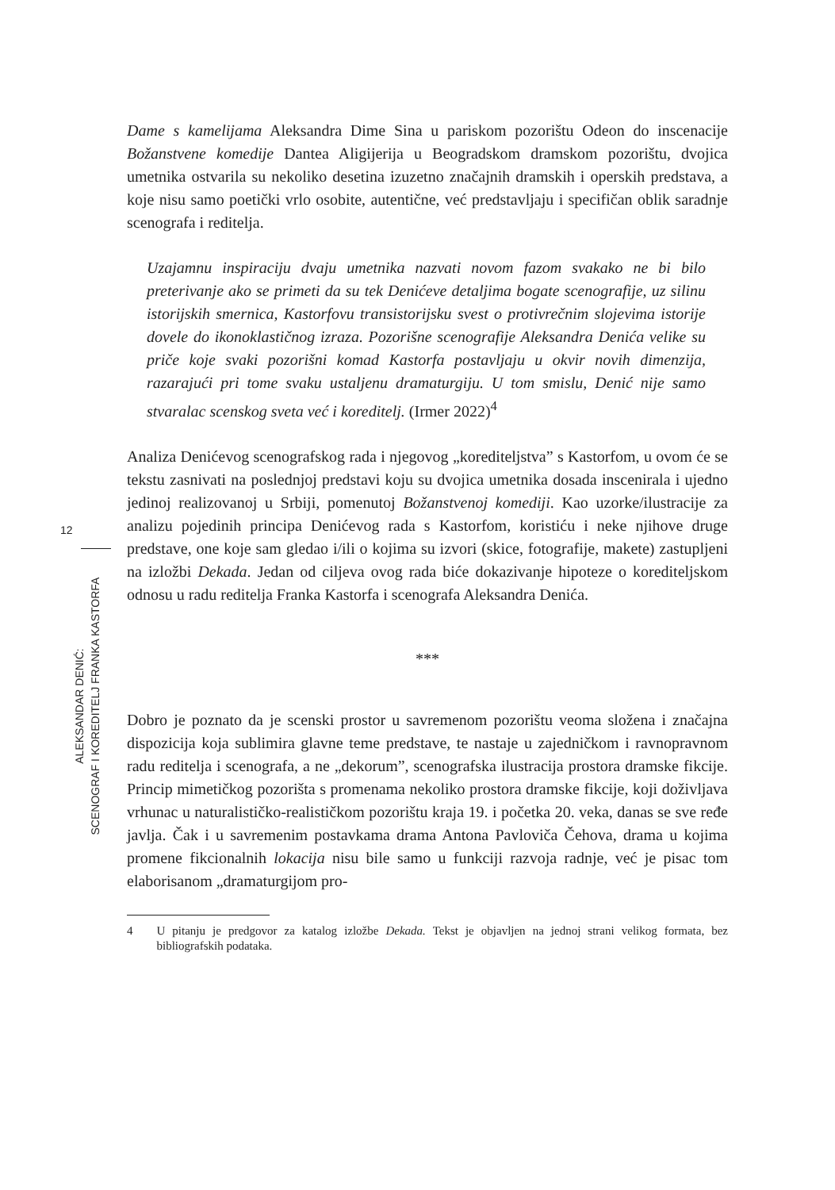12
ALEKSANDAR DENIĆ:
SCENOGRAF I KOREDITELJ FRANKA KASTORFA
Dame s kamelijama Aleksandra Dime Sina u pariskom pozorištu Odeon do inscenacije Božanstvene komedije Dantea Aligijerija u Beogradskom dramskom pozorištu, dvojica umetnika ostvarila su nekoliko desetina izuzetno značajnih dramskih i operskih predstava, a koje nisu samo poetički vrlo osobite, autentične, već predstavljaju i specifičan oblik saradnje scenografa i reditelja.
Uzajamnu inspiraciju dvaju umetnika nazvati novom fazom svakako ne bi bilo preterivanje ako se primeti da su tek Denićeve detaljima bogate scenografije, uz silinu istorijskih smernica, Kastorfovu transistorijsku svest o protivrečnim slojevima istorije dovele do ikonoklastičnog izraza. Pozorišne scenografije Aleksandra Denića velike su priče koje svaki pozorišni komad Kastorfa postavljaju u okvir novih dimenzija, razarajući pri tome svaku ustaljenu dramaturgiju. U tom smislu, Denić nije samo stvaralac scenskog sveta već i koreditelj. (Irmer 2022)<sup>4</sup>
Analiza Denićevog scenografskog rada i njegovog „korediteljstva” s Kastorfom, u ovom će se tekstu zasnivati na poslednjoj predstavi koju su dvojica umetnika dosada inscenirala i ujedno jedinoj realizovanoj u Srbiji, pomenutoj Božanstvenoj komediji. Kao uzorke/ilustracije za analizu pojedinih principa Denićevog rada s Kastorfom, koristiću i neke njihove druge predstave, one koje sam gledao i/ili o kojima su izvori (skice, fotografije, makete) zastupljeni na izložbi Dekada. Jedan od ciljeva ovog rada biće dokazivanje hipoteze o koredite­ljskom odnosu u radu reditelja Franka Kastorfa i scenografa Aleksandra Denića.
***
Dobro je poznato da je scenski prostor u savremenom pozorištu veoma složena i značajna dispozicija koja sublimira glavne teme predstave, te nastaje u zajedničkom i ravnopravnom radu reditelja i scenografa, a ne „dekorum”, scenografska ilustracija prostora dramske fikcije. Princip mimetičkog pozorišta s promenama nekoliko prostora dramske fikcije, koji doživljava vrhunac u naturalističko-realističkom pozorištu kraja 19. i početka 20. veka, danas se sve ređe javlja. Čak i u savremenim postavkama drama Antona Pavloviča Čehova, drama u kojima promene fikcionalnih lokacija nisu bile samo u funkciji razvoja radnje, već je pisac tom elaborisanom „dramaturgijom pro-
4 U pitanju je predgovor za katalog izložbe Dekada. Tekst je objavljen na jednoj strani velikog formata, bez bibliografskih podataka.